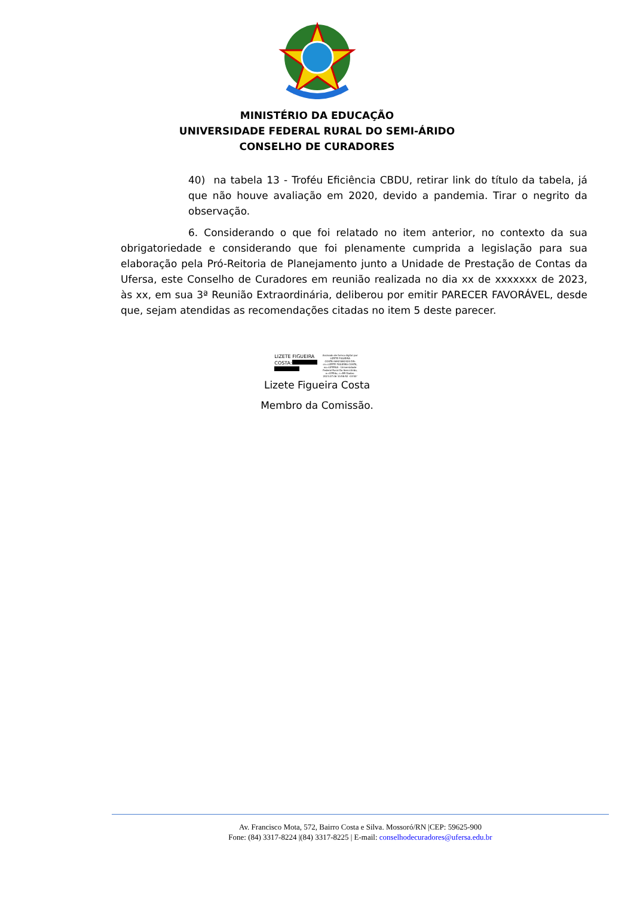MINISTÉRIO DA EDUCAÇÃO
UNIVERSIDADE FEDERAL RURAL DO SEMI-ÁRIDO
CONSELHO DE CURADORES
40) na tabela 13 - Troféu Eficiência CBDU, retirar link do título da tabela, já que não houve avaliação em 2020, devido a pandemia. Tirar o negrito da observação.
6. Considerando o que foi relatado no item anterior, no contexto da sua obrigatoriedade e considerando que foi plenamente cumprida a legislação para sua elaboração pela Pró-Reitoria de Planejamento junto a Unidade de Prestação de Contas da Ufersa, este Conselho de Curadores em reunião realizada no dia xx de xxxxxxx de 2023, às xx, em sua 3ª Reunião Extraordinária, deliberou por emitir PARECER FAVORÁVEL, desde que, sejam atendidas as recomendações citadas no item 5 deste parecer.
LIZETE FIGUEIRA
COSTA:
Assinado de forma digital por LIZETE FIGUEIRA COSTA:36921882420 DN: cn=LIZETE FIGUEIRA COSTA, ou=UFERSA - Universidade Federal Rural Do Semi-Arido, o=ICPEdu, c=BR Dados: 2023.07.06 10:58:52 -03'00'
Lizete Figueira Costa
Membro da Comissão.
Av. Francisco Mota, 572, Bairro Costa e Silva. Mossoró/RN |CEP: 59625-900
Fone: (84) 3317-8224 |(84) 3317-8225 | E-mail: conselhodecuradores@ufersa.edu.br